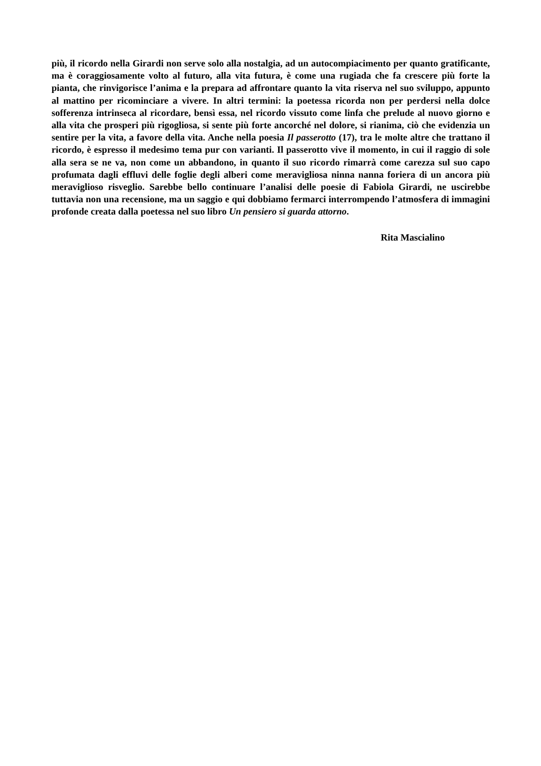più, il ricordo nella Girardi non serve solo alla nostalgia, ad un autocompiacimento per quanto gratificante, ma è coraggiosamente volto al futuro, alla vita futura, è come una rugiada che fa crescere più forte la pianta, che rinvigorisce l’anima e la prepara ad affrontare quanto la vita riserva nel suo sviluppo, appunto al mattino per ricominciare a vivere. In altri termini: la poetessa ricorda non per perdersi nella dolce sofferenza intrinseca al ricordare, bensì essa, nel ricordo vissuto come linfa che prelude al nuovo giorno e alla vita che prosperi più rigogliosa, si sente più forte ancorché nel dolore, si rianima, ciò che evidenzia un sentire per la vita, a favore della vita. Anche nella poesia Il passerotto (17), tra le molte altre che trattano il ricordo, è espresso il medesimo tema pur con varianti. Il passerotto vive il momento, in cui il raggio di sole alla sera se ne va, non come un abbandono, in quanto il suo ricordo rimarrà come carezza sul suo capo profumata dagli effluvi delle foglie degli alberi come meravigliosa ninna nanna foriera di un ancora più meraviglioso risveglio. Sarebbe bello continuare l’analisi delle poesie di Fabiola Girardi, ne uscirebbe tuttavia non una recensione, ma un saggio e qui dobbiamo fermarci interrompendo l’atmosfera di immagini profonde creata dalla poetessa nel suo libro Un pensiero si guarda attorno.
Rita Mascialino